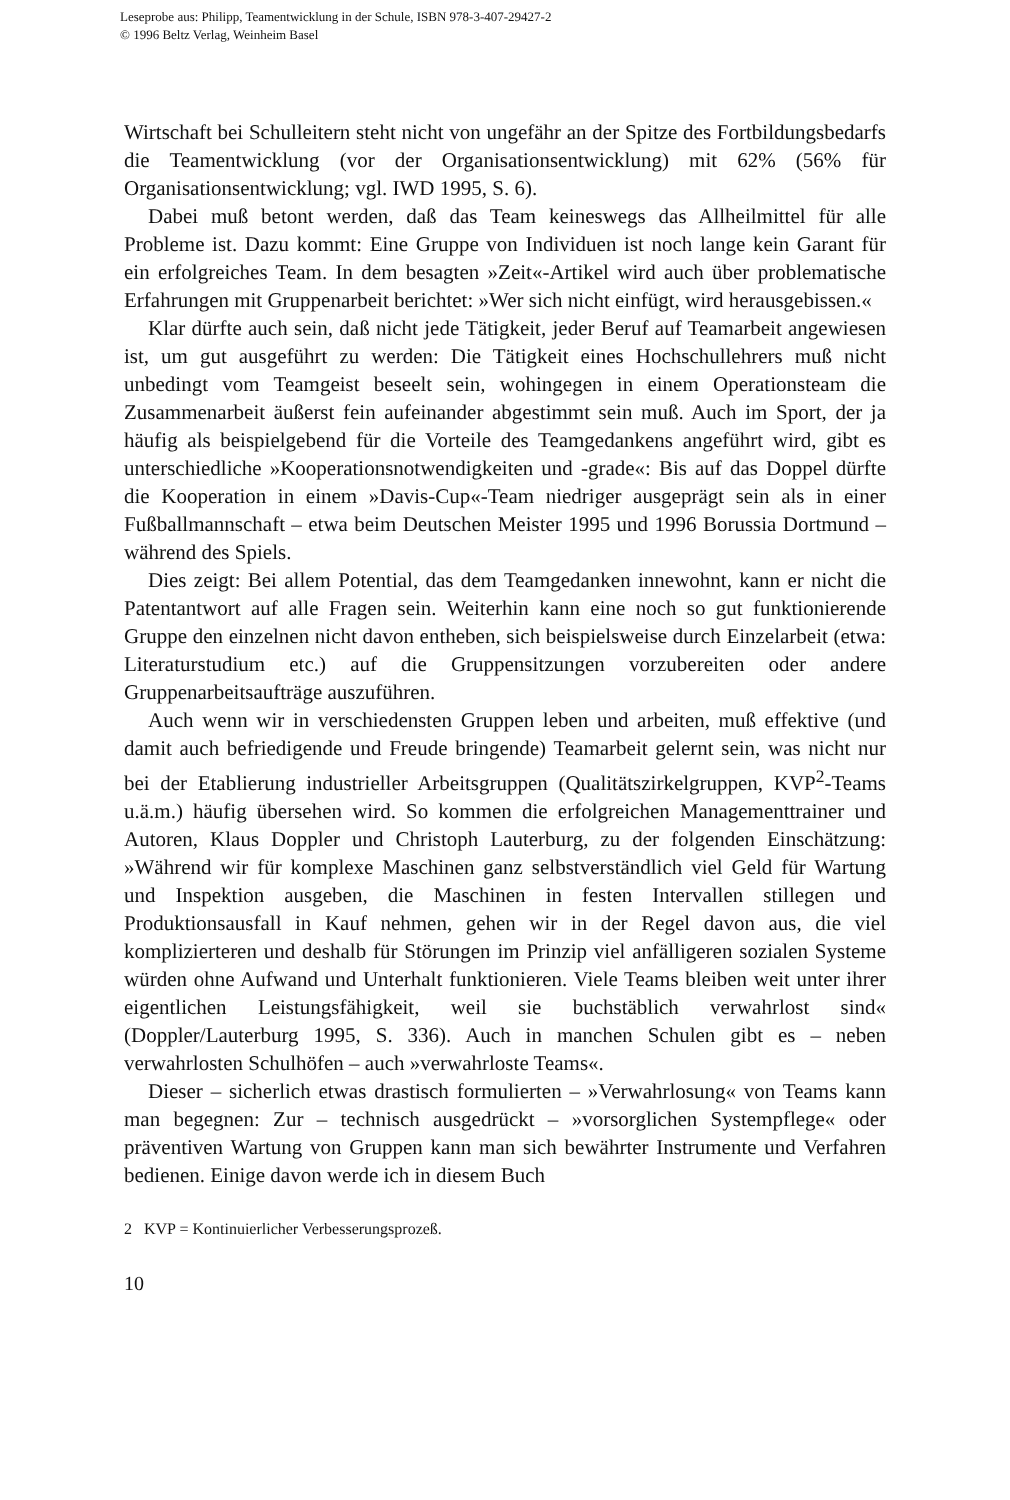Leseprobe aus: Philipp, Teamentwicklung in der Schule, ISBN 978-3-407-29427-2
© 1996 Beltz Verlag, Weinheim Basel
Wirtschaft bei Schulleitern steht nicht von ungefähr an der Spitze des Fortbildungsbedarfs die Teamentwicklung (vor der Organisationsentwicklung) mit 62% (56% für Organisationsentwicklung; vgl. IWD 1995, S. 6).
Dabei muß betont werden, daß das Team keineswegs das Allheilmittel für alle Probleme ist. Dazu kommt: Eine Gruppe von Individuen ist noch lange kein Garant für ein erfolgreiches Team. In dem besagten »Zeit«-Artikel wird auch über problematische Erfahrungen mit Gruppenarbeit berichtet: »Wer sich nicht einfügt, wird herausgebissen.«
Klar dürfte auch sein, daß nicht jede Tätigkeit, jeder Beruf auf Teamarbeit angewiesen ist, um gut ausgeführt zu werden: Die Tätigkeit eines Hochschullehrers muß nicht unbedingt vom Teamgeist beseelt sein, wohingegen in einem Operationsteam die Zusammenarbeit äußerst fein aufeinander abgestimmt sein muß. Auch im Sport, der ja häufig als beispielgebend für die Vorteile des Teamgedankens angeführt wird, gibt es unterschiedliche »Kooperationsnotwendigkeiten und -grade«: Bis auf das Doppel dürfte die Kooperation in einem »Davis-Cup«-Team niedriger ausgeprägt sein als in einer Fußballmannschaft – etwa beim Deutschen Meister 1995 und 1996 Borussia Dortmund – während des Spiels.
Dies zeigt: Bei allem Potential, das dem Teamgedanken innewohnt, kann er nicht die Patentantwort auf alle Fragen sein. Weiterhin kann eine noch so gut funktionierende Gruppe den einzelnen nicht davon entheben, sich beispielsweise durch Einzelarbeit (etwa: Literaturstudium etc.) auf die Gruppensitzungen vorzubereiten oder andere Gruppenarbeitsaufträge auszuführen.
Auch wenn wir in verschiedensten Gruppen leben und arbeiten, muß effektive (und damit auch befriedigende und Freude bringende) Teamarbeit gelernt sein, was nicht nur bei der Etablierung industrieller Arbeitsgruppen (Qualitätszirkelgruppen, KVP<sup>2</sup>-Teams u.ä.m.) häufig übersehen wird. So kommen die erfolgreichen Managementtrainer und Autoren, Klaus Doppler und Christoph Lauterburg, zu der folgenden Einschätzung: »Während wir für komplexe Maschinen ganz selbstverständlich viel Geld für Wartung und Inspektion ausgeben, die Maschinen in festen Intervallen stillegen und Produktionsausfall in Kauf nehmen, gehen wir in der Regel davon aus, die viel komplizierteren und deshalb für Störungen im Prinzip viel anfälligeren sozialen Systeme würden ohne Aufwand und Unterhalt funktionieren. Viele Teams bleiben weit unter ihrer eigentlichen Leistungsfähigkeit, weil sie buchstäblich verwahrlost sind« (Doppler/Lauterburg 1995, S. 336). Auch in manchen Schulen gibt es – neben verwahrlosten Schulhöfen – auch »verwahrloste Teams«.
Dieser – sicherlich etwas drastisch formulierten – »Verwahrlosung« von Teams kann man begegnen: Zur – technisch ausgedrückt – »vorsorglichen Systempflege« oder präventiven Wartung von Gruppen kann man sich bewährter Instrumente und Verfahren bedienen. Einige davon werde ich in diesem Buch
2 KVP = Kontinuierlicher Verbesserungsprozeß.
10